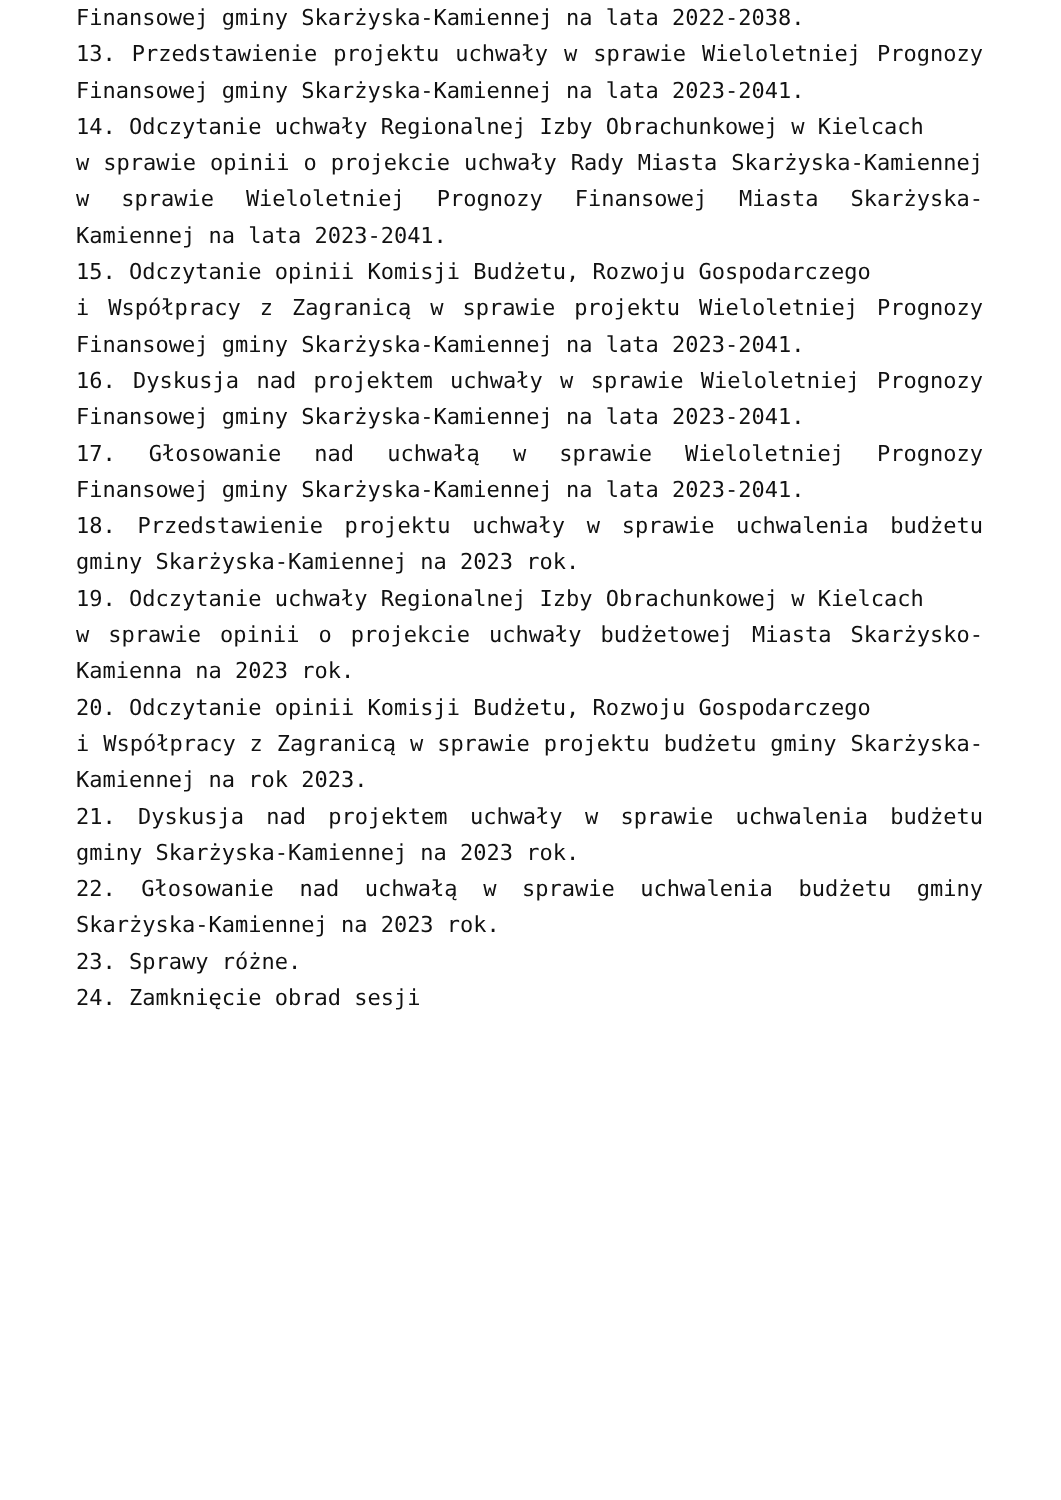Finansowej gminy Skarżyska-Kamiennej na lata 2022-2038.
13. Przedstawienie projektu uchwały w sprawie Wieloletniej Prognozy Finansowej gminy Skarżyska-Kamiennej na lata 2023-2041.
14. Odczytanie uchwały Regionalnej Izby Obrachunkowej w Kielcach
w sprawie opinii o projekcie uchwały Rady Miasta Skarżyska-Kamiennej w sprawie Wieloletniej Prognozy Finansowej Miasta Skarżyska-Kamiennej na lata 2023-2041.
15. Odczytanie opinii Komisji Budżetu, Rozwoju Gospodarczego
i Współpracy z Zagranicą w sprawie projektu Wieloletniej Prognozy Finansowej gminy Skarżyska-Kamiennej na lata 2023-2041.
16. Dyskusja nad projektem uchwały w sprawie Wieloletniej Prognozy Finansowej gminy Skarżyska-Kamiennej na lata 2023-2041.
17. Głosowanie nad uchwałą w sprawie Wieloletniej Prognozy Finansowej gminy Skarżyska-Kamiennej na lata 2023-2041.
18. Przedstawienie projektu uchwały w sprawie uchwalenia budżetu gminy Skarżyska-Kamiennej na 2023 rok.
19. Odczytanie uchwały Regionalnej Izby Obrachunkowej w Kielcach
w sprawie opinii o projekcie uchwały budżetowej Miasta Skarżysko-Kamienna na 2023 rok.
20. Odczytanie opinii Komisji Budżetu, Rozwoju Gospodarczego
i Współpracy z Zagranicą w sprawie projektu budżetu gminy Skarżyska-Kamiennej na rok 2023.
21. Dyskusja nad projektem uchwały w sprawie uchwalenia budżetu gminy Skarżyska-Kamiennej na 2023 rok.
22. Głosowanie nad uchwałą w sprawie uchwalenia budżetu gminy Skarżyska-Kamiennej na 2023 rok.
23. Sprawy różne.
24. Zamknięcie obrad sesji